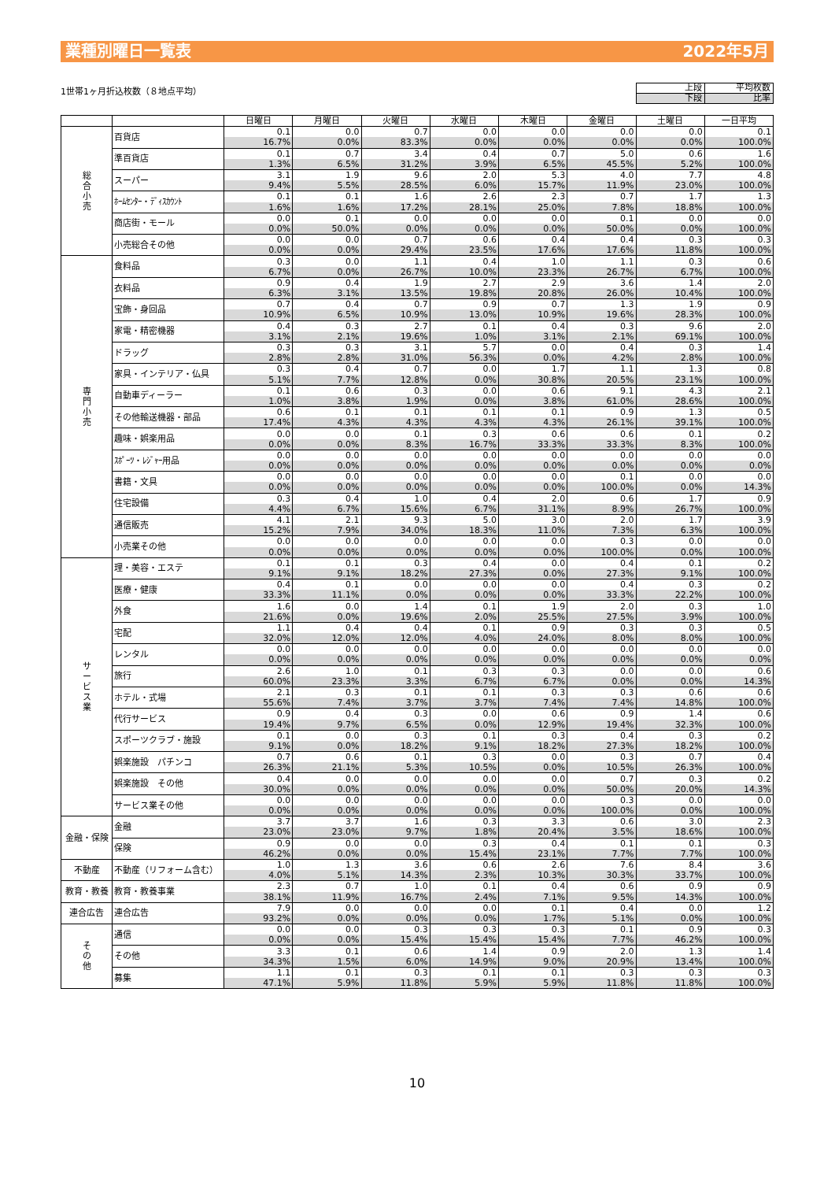業種別曜日一覧表 2022年5月
1世帯1ヶ月折込枚数（８地点平均）
| 上段 | 平均枚数 |
| 下段 | 比率 |
| | | 日曜日 | 月曜日 | 火曜日 | 水曜日 | 木曜日 | 金曜日 | 土曜日 | 一日平均 |
| --- | --- | --- | --- | --- | --- | --- | --- | --- | --- |
| 総 合 小 売 | 百貨店 | 0.1 | 0.0 | 0.7 | 0.0 | 0.0 | 0.0 | 0.0 | 0.1 |
| | | 16.7% | 0.0% | 83.3% | 0.0% | 0.0% | 0.0% | 0.0% | 100.0% |
| | 準百貨店 | 0.1 | 0.7 | 3.4 | 0.4 | 0.7 | 5.0 | 0.6 | 1.6 |
| | | 1.3% | 6.5% | 31.2% | 3.9% | 6.5% | 45.5% | 5.2% | 100.0% |
| | スーパー | 3.1 | 1.9 | 9.6 | 2.0 | 5.3 | 4.0 | 7.7 | 4.8 |
| | | 9.4% | 5.5% | 28.5% | 6.0% | 15.7% | 11.9% | 23.0% | 100.0% |
| | ﾎｰﾑｾﾝﾀｰ・ﾃﾞｨｽｶｳﾝﾄ | 0.1 | 0.1 | 1.6 | 2.6 | 2.3 | 0.7 | 1.7 | 1.3 |
| | | 1.6% | 1.6% | 17.2% | 28.1% | 25.0% | 7.8% | 18.8% | 100.0% |
| | 商店街・モール | 0.0 | 0.1 | 0.0 | 0.0 | 0.0 | 0.1 | 0.0 | 0.0 |
| | | 0.0% | 50.0% | 0.0% | 0.0% | 0.0% | 50.0% | 0.0% | 100.0% |
| | 小売総合その他 | 0.0 | 0.0 | 0.7 | 0.6 | 0.4 | 0.4 | 0.3 | 0.3 |
| | | 0.0% | 0.0% | 29.4% | 23.5% | 17.6% | 17.6% | 11.8% | 100.0% |
| 専 門 小 売 | 食料品 | 0.3 | 0.0 | 1.1 | 0.4 | 1.0 | 1.1 | 0.3 | 0.6 |
| | | 6.7% | 0.0% | 26.7% | 10.0% | 23.3% | 26.7% | 6.7% | 100.0% |
| | 衣料品 | 0.9 | 0.4 | 1.9 | 2.7 | 2.9 | 3.6 | 1.4 | 2.0 |
| | | 6.3% | 3.1% | 13.5% | 19.8% | 20.8% | 26.0% | 10.4% | 100.0% |
| | 宝飾・身回品 | 0.7 | 0.4 | 0.7 | 0.9 | 0.7 | 1.3 | 1.9 | 0.9 |
| | | 10.9% | 6.5% | 10.9% | 13.0% | 10.9% | 19.6% | 28.3% | 100.0% |
| | 家電・精密機器 | 0.4 | 0.3 | 2.7 | 0.1 | 0.4 | 0.3 | 9.6 | 2.0 |
| | | 3.1% | 2.1% | 19.6% | 1.0% | 3.1% | 2.1% | 69.1% | 100.0% |
| | ドラッグ | 0.3 | 0.3 | 3.1 | 5.7 | 0.0 | 0.4 | 0.3 | 1.4 |
| | | 2.8% | 2.8% | 31.0% | 56.3% | 0.0% | 4.2% | 2.8% | 100.0% |
| | 家具・インテリア・仏具 | 0.3 | 0.4 | 0.7 | 0.0 | 1.7 | 1.1 | 1.3 | 0.8 |
| | | 5.1% | 7.7% | 12.8% | 0.0% | 30.8% | 20.5% | 23.1% | 100.0% |
| | 自動車ディーラー | 0.1 | 0.6 | 0.3 | 0.0 | 0.6 | 9.1 | 4.3 | 2.1 |
| | | 1.0% | 3.8% | 1.9% | 0.0% | 3.8% | 61.0% | 28.6% | 100.0% |
| | その他輸送機器・部品 | 0.6 | 0.1 | 0.1 | 0.1 | 0.1 | 0.9 | 1.3 | 0.5 |
| | | 17.4% | 4.3% | 4.3% | 4.3% | 4.3% | 26.1% | 39.1% | 100.0% |
| | 趣味・娯楽用品 | 0.0 | 0.0 | 0.1 | 0.3 | 0.6 | 0.6 | 0.1 | 0.2 |
| | | 0.0% | 0.0% | 8.3% | 16.7% | 33.3% | 33.3% | 8.3% | 100.0% |
| | ｽﾎﾟｰﾂ・ﾚｼﾞｬｰ用品 | 0.0 | 0.0 | 0.0 | 0.0 | 0.0 | 0.0 | 0.0 | 0.0 |
| | | 0.0% | 0.0% | 0.0% | 0.0% | 0.0% | 0.0% | 0.0% | 0.0% |
| | 書籍・文具 | 0.0 | 0.0 | 0.0 | 0.0 | 0.0 | 0.1 | 0.0 | 0.0 |
| | | 0.0% | 0.0% | 0.0% | 0.0% | 0.0% | 100.0% | 0.0% | 14.3% |
| | 住宅設備 | 0.3 | 0.4 | 1.0 | 0.4 | 2.0 | 0.6 | 1.7 | 0.9 |
| | | 4.4% | 6.7% | 15.6% | 6.7% | 31.1% | 8.9% | 26.7% | 100.0% |
| | 通信販売 | 4.1 | 2.1 | 9.3 | 5.0 | 3.0 | 2.0 | 1.7 | 3.9 |
| | | 15.2% | 7.9% | 34.0% | 18.3% | 11.0% | 7.3% | 6.3% | 100.0% |
| | 小売業その他 | 0.0 | 0.0 | 0.0 | 0.0 | 0.0 | 0.3 | 0.0 | 0.0 |
| | | 0.0% | 0.0% | 0.0% | 0.0% | 0.0% | 100.0% | 0.0% | 100.0% |
| サ ー ビ ス 業 | 理・美容・エステ | 0.1 | 0.1 | 0.3 | 0.4 | 0.0 | 0.4 | 0.1 | 0.2 |
| | | 9.1% | 9.1% | 18.2% | 27.3% | 0.0% | 27.3% | 9.1% | 100.0% |
| | 医療・健康 | 0.4 | 0.1 | 0.0 | 0.0 | 0.0 | 0.4 | 0.3 | 0.2 |
| | | 33.3% | 11.1% | 0.0% | 0.0% | 0.0% | 33.3% | 22.2% | 100.0% |
| | 外食 | 1.6 | 0.0 | 1.4 | 0.1 | 1.9 | 2.0 | 0.3 | 1.0 |
| | | 21.6% | 0.0% | 19.6% | 2.0% | 25.5% | 27.5% | 3.9% | 100.0% |
| | 宅配 | 1.1 | 0.4 | 0.4 | 0.1 | 0.9 | 0.3 | 0.3 | 0.5 |
| | | 32.0% | 12.0% | 12.0% | 4.0% | 24.0% | 8.0% | 8.0% | 100.0% |
| | レンタル | 0.0 | 0.0 | 0.0 | 0.0 | 0.0 | 0.0 | 0.0 | 0.0 |
| | | 0.0% | 0.0% | 0.0% | 0.0% | 0.0% | 0.0% | 0.0% | 0.0% |
| | 旅行 | 2.6 | 1.0 | 0.1 | 0.3 | 0.3 | 0.0 | 0.0 | 0.6 |
| | | 60.0% | 23.3% | 3.3% | 6.7% | 6.7% | 0.0% | 0.0% | 14.3% |
| | ホテル・式場 | 2.1 | 0.3 | 0.1 | 0.1 | 0.3 | 0.3 | 0.6 | 0.6 |
| | | 55.6% | 7.4% | 3.7% | 3.7% | 7.4% | 7.4% | 14.8% | 100.0% |
| | 代行サービス | 0.9 | 0.4 | 0.3 | 0.0 | 0.6 | 0.9 | 1.4 | 0.6 |
| | | 19.4% | 9.7% | 6.5% | 0.0% | 12.9% | 19.4% | 32.3% | 100.0% |
| | スポーツクラブ・施設 | 0.1 | 0.0 | 0.3 | 0.1 | 0.3 | 0.4 | 0.3 | 0.2 |
| | | 9.1% | 0.0% | 18.2% | 9.1% | 18.2% | 27.3% | 18.2% | 100.0% |
| | 娯楽施設 パチンコ | 0.7 | 0.6 | 0.1 | 0.3 | 0.0 | 0.3 | 0.7 | 0.4 |
| | | 26.3% | 21.1% | 5.3% | 10.5% | 0.0% | 10.5% | 26.3% | 100.0% |
| | 娯楽施設 その他 | 0.4 | 0.0 | 0.0 | 0.0 | 0.0 | 0.7 | 0.3 | 0.2 |
| | | 30.0% | 0.0% | 0.0% | 0.0% | 0.0% | 50.0% | 20.0% | 14.3% |
| | サービス業その他 | 0.0 | 0.0 | 0.0 | 0.0 | 0.0 | 0.3 | 0.0 | 0.0 |
| | | 0.0% | 0.0% | 0.0% | 0.0% | 0.0% | 100.0% | 0.0% | 100.0% |
| 金融・保険 | 金融 | 3.7 | 3.7 | 1.6 | 0.3 | 3.3 | 0.6 | 3.0 | 2.3 |
| | | 23.0% | 23.0% | 9.7% | 1.8% | 20.4% | 3.5% | 18.6% | 100.0% |
| | 保険 | 0.9 | 0.0 | 0.0 | 0.3 | 0.4 | 0.1 | 0.1 | 0.3 |
| | | 46.2% | 0.0% | 0.0% | 15.4% | 23.1% | 7.7% | 7.7% | 100.0% |
| 不動産 | 不動産（リフォーム含む） | 1.0 | 1.3 | 3.6 | 0.6 | 2.6 | 7.6 | 8.4 | 3.6 |
| | | 4.0% | 5.1% | 14.3% | 2.3% | 10.3% | 30.3% | 33.7% | 100.0% |
| 教育・教養 | 教育・教養事業 | 2.3 | 0.7 | 1.0 | 0.1 | 0.4 | 0.6 | 0.9 | 0.9 |
| | | 38.1% | 11.9% | 16.7% | 2.4% | 7.1% | 9.5% | 14.3% | 100.0% |
| 連合広告 | 連合広告 | 7.9 | 0.0 | 0.0 | 0.0 | 0.1 | 0.4 | 0.0 | 1.2 |
| | | 93.2% | 0.0% | 0.0% | 0.0% | 1.7% | 5.1% | 0.0% | 100.0% |
| そ の 他 | 通信 | 0.0 | 0.0 | 0.3 | 0.3 | 0.3 | 0.1 | 0.9 | 0.3 |
| | | 0.0% | 0.0% | 15.4% | 15.4% | 15.4% | 7.7% | 46.2% | 100.0% |
| | その他 | 3.3 | 0.1 | 0.6 | 1.4 | 0.9 | 2.0 | 1.3 | 1.4 |
| | | 34.3% | 1.5% | 6.0% | 14.9% | 9.0% | 20.9% | 13.4% | 100.0% |
| | 募集 | 1.1 | 0.1 | 0.3 | 0.1 | 0.1 | 0.3 | 0.3 | 0.3 |
| | | 47.1% | 5.9% | 11.8% | 5.9% | 5.9% | 11.8% | 11.8% | 100.0% |
10